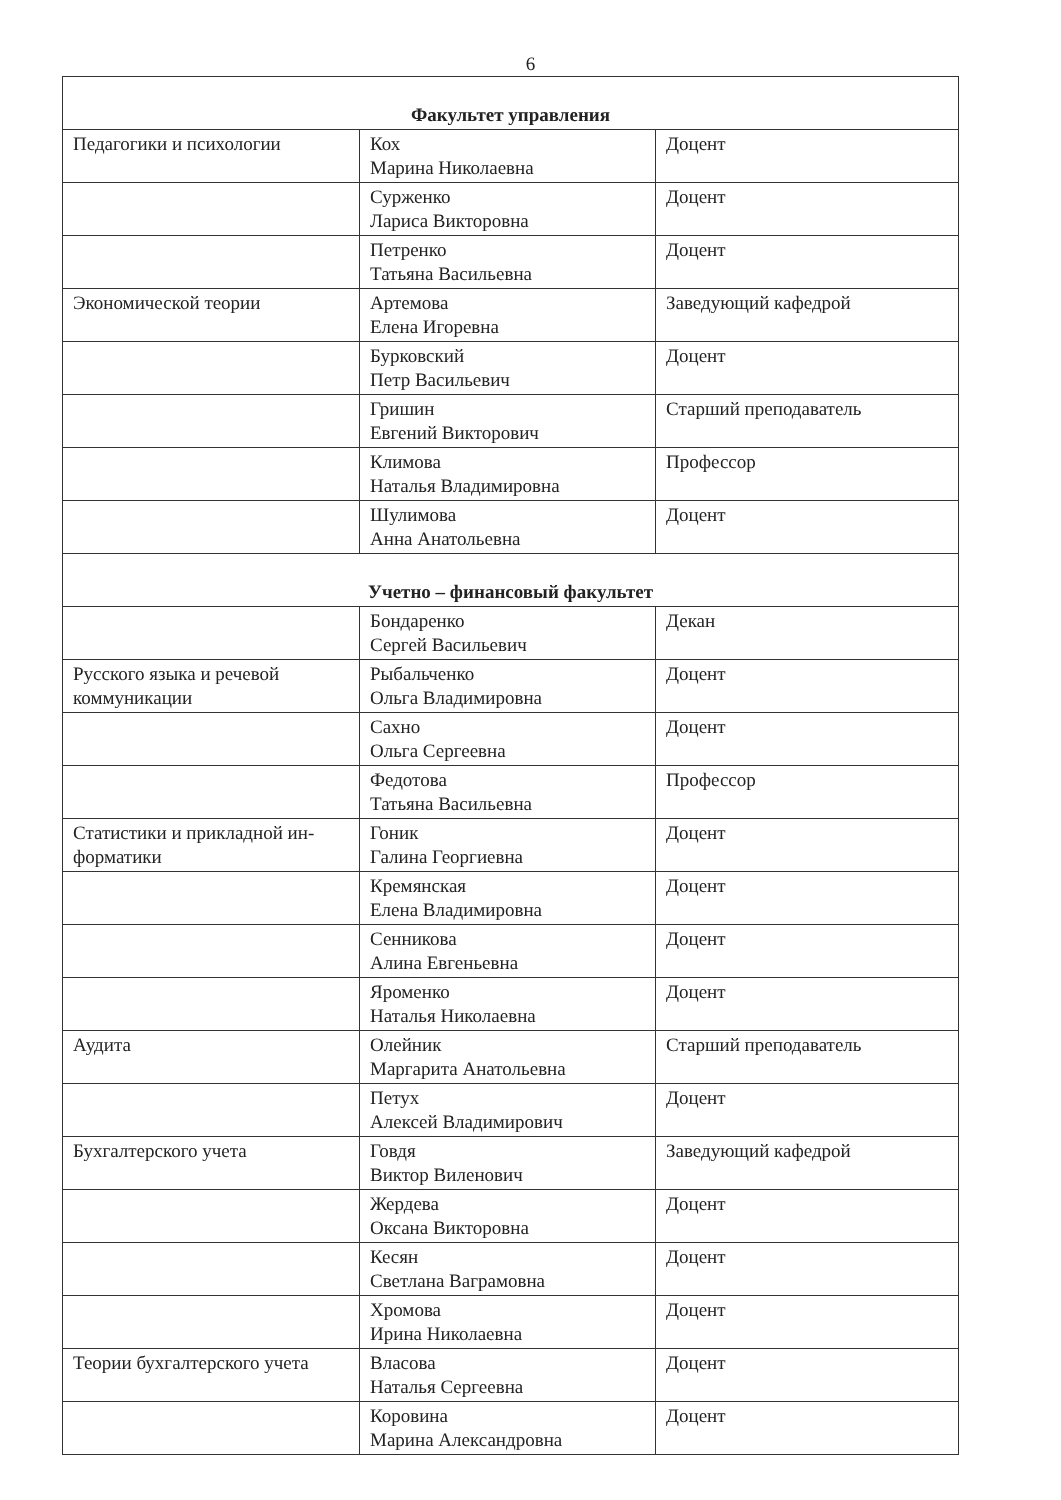6
| Факультет управления | | |
| Педагогики и психологии | Кох Марина Николаевна | Доцент |
| | Сурженко Лариса Викторовна | Доцент |
| | Петренко Татьяна Васильевна | Доцент |
| Экономической теории | Артемова Елена Игоревна | Заведующий кафедрой |
| | Бурковский Петр Васильевич | Доцент |
| | Гришин Евгений Викторович | Старший преподаватель |
| | Климова Наталья Владимировна | Профессор |
| | Шулимова Анна Анатольевна | Доцент |
| Учетно – финансовый факультет | | |
| | Бондаренко Сергей Васильевич | Декан |
| Русского языка и речевой коммуникации | Рыбальченко Ольга Владимировна | Доцент |
| | Сахно Ольга Сергеевна | Доцент |
| | Федотова Татьяна Васильевна | Профессор |
| Статистики и прикладной ин- форматики | Гоник Галина Георгиевна | Доцент |
| | Кремянская Елена Владимировна | Доцент |
| | Сенникова Алина Евгеньевна | Доцент |
| | Яроменко Наталья Николаевна | Доцент |
| Аудита | Олейник Маргарита Анатольевна | Старший преподаватель |
| | Петух Алексей Владимирович | Доцент |
| Бухгалтерского учета | Говдя Виктор Виленович | Заведующий кафедрой |
| | Жердева Оксана Викторовна | Доцент |
| | Кесян Светлана Ваграмовна | Доцент |
| | Хромова Ирина Николаевна | Доцент |
| Теории бухгалтерского учета | Власова Наталья Сергеевна | Доцент |
| | Коровина Марина Александровна | Доцент |